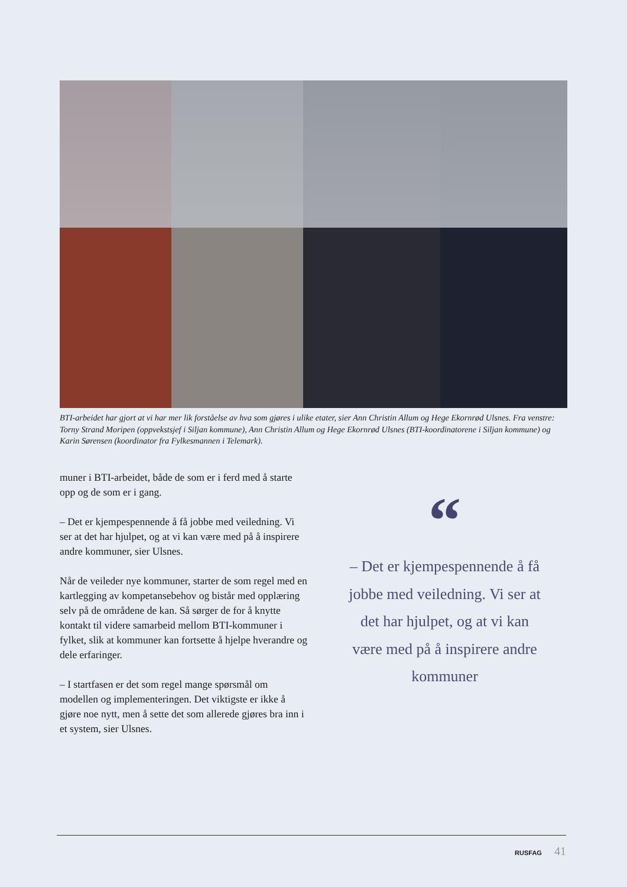BTI-arbeidet har gjort at vi har mer lik forståelse av hva som gjøres i ulike etater, sier Ann Christin Allum og Hege Ekornrød Ulsnes. Fra venstre: Torny Strand Moripen (oppvekstsjef i Siljan kommune), Ann Christin Allum og Hege Ekornrød Ulsnes (BTI-koordinatorene i Siljan kommune) og Karin Sørensen (koordinator fra Fylkesmannen i Telemark).
muner i BTI-arbeidet, både de som er i ferd med å starte opp og de som er i gang.
– Det er kjempespennende å få jobbe med veiledning. Vi ser at det har hjulpet, og at vi kan være med på å inspirere andre kommuner, sier Ulsnes.
Når de veileder nye kommuner, starter de som regel med en kartlegging av kompetansebehov og bistår med opplæring selv på de områdene de kan. Så sørger de for å knytte kontakt til videre samarbeid mellom BTI-kommuner i fylket, slik at kommuner kan fortsette å hjelpe hverandre og dele erfaringer.
– I startfasen er det som regel mange spørsmål om modellen og implementeringen. Det viktigste er ikke å gjøre noe nytt, men å sette det som allerede gjøres bra inn i et system, sier Ulsnes.
“
– Det er kjempespennende å få jobbe med veiledning. Vi ser at det har hjulpet, og at vi kan være med på å inspirere andre kommuner
RUSFAG 41